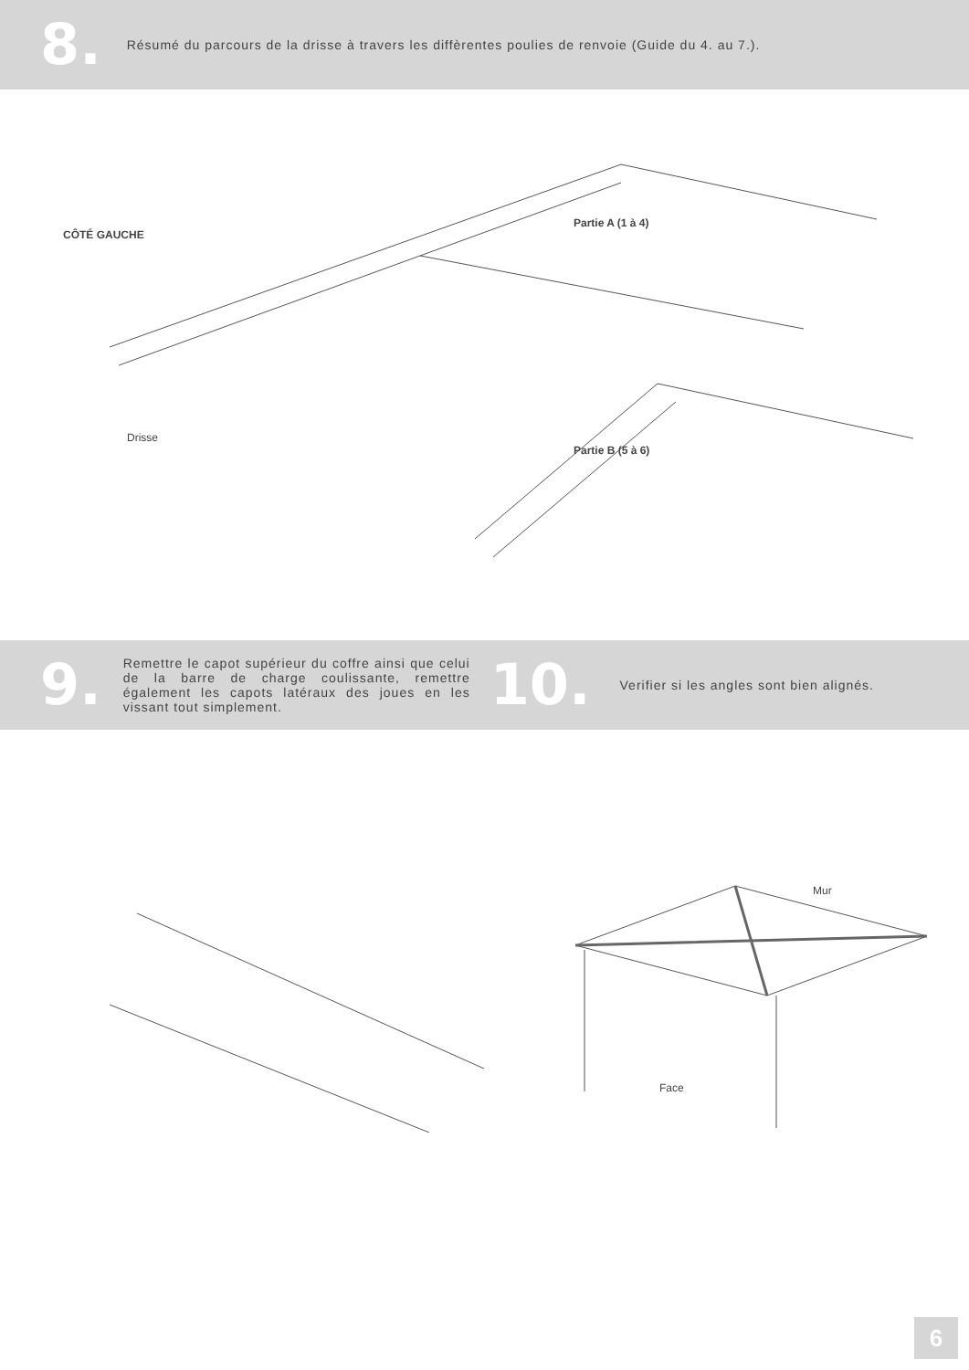8.
Résumé du parcours de la drisse à travers les diffèrentes poulies de renvoie (Guide du 4. au 7.).
CÔTÉ GAUCHE
Partie A (1 à 4)
Drisse
Partie B (5 à 6)
9.
Remettre le capot supérieur du coffre ainsi que celui de la barre de charge coulissante, remettre également les capots latéraux des joues en les vissant tout simplement.
10.
Verifier si les angles sont bien alignés.
Mur
Face
6